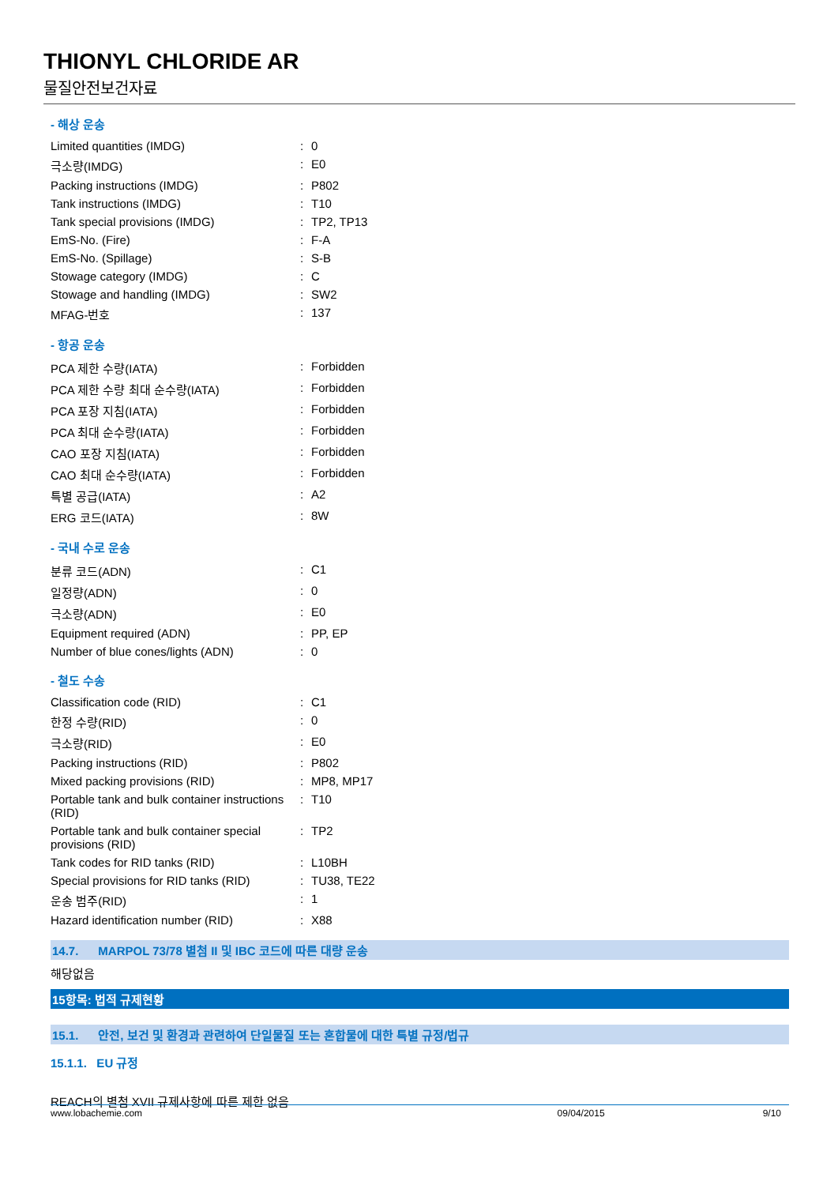THIONYL CHLORIDE AR
물질안전보건자료
- 해상 운송
| Limited quantities (IMDG) | : | 0 |
| 극소량(IMDG) | : | E0 |
| Packing instructions (IMDG) | : | P802 |
| Tank instructions (IMDG) | : | T10 |
| Tank special provisions (IMDG) | : | TP2, TP13 |
| EmS-No. (Fire) | : | F-A |
| EmS-No. (Spillage) | : | S-B |
| Stowage category (IMDG) | : | C |
| Stowage and handling (IMDG) | : | SW2 |
| MFAG-번호 | : | 137 |
- 항공 운송
| PCA 제한 수량(IATA) | : | Forbidden |
| PCA 제한 수량 최대 순수량(IATA) | : | Forbidden |
| PCA 포장 지침(IATA) | : | Forbidden |
| PCA 최대 순수량(IATA) | : | Forbidden |
| CAO 포장 지침(IATA) | : | Forbidden |
| CAO 최대 순수량(IATA) | : | Forbidden |
| 특별 공급(IATA) | : | A2 |
| ERG 코드(IATA) | : | 8W |
- 국내 수로 운송
| 분류 코드(ADN) | : | C1 |
| 일정량(ADN) | : | 0 |
| 극소량(ADN) | : | E0 |
| Equipment required (ADN) | : | PP, EP |
| Number of blue cones/lights (ADN) | : | 0 |
- 철도 수송
| Classification code (RID) | : | C1 |
| 한정 수량(RID) | : | 0 |
| 극소량(RID) | : | E0 |
| Packing instructions (RID) | : | P802 |
| Mixed packing provisions (RID) | : | MP8, MP17 |
| Portable tank and bulk container instructions (RID) | : | T10 |
| Portable tank and bulk container special provisions (RID) | : | TP2 |
| Tank codes for RID tanks (RID) | : | L10BH |
| Special provisions for RID tanks (RID) | : | TU38, TE22 |
| 운송 범주(RID) | : | 1 |
| Hazard identification number (RID) | : | X88 |
14.7. MARPOL 73/78 별첨 II 및 IBC 코드에 따른 대량 운송
해당없음
15항목: 법적 규제현황
15.1. 안전, 보건 및 환경과 관련하여 단일물질 또는 혼합물에 대한 특별 규정/법규
15.1.1. EU 규정
REACH의 별첨 XVII 규제사항에 따른 제한 없음
www.lobachemie.com 09/04/2015 9/10